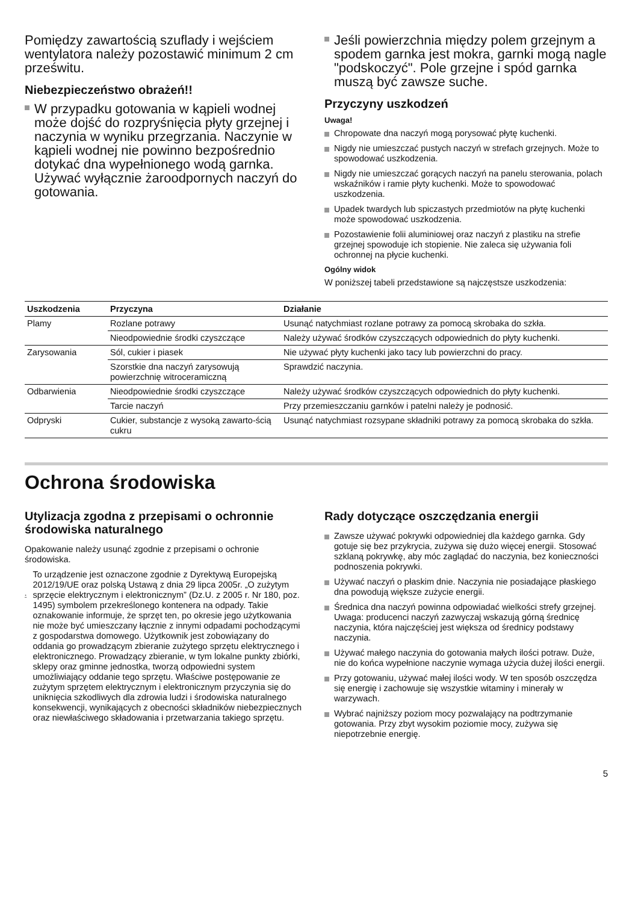Pomiędzy zawartością szuflady i wejściem wentylatora należy pozostawić minimum 2 cm prześwitu.
Niebezpieczeństwo obrażeń!!
W przypadku gotowania w kąpieli wodnej może dojść do rozpryśnięcia płyty grzejnej i naczynia w wyniku przegrzania. Naczynie w kąpieli wodnej nie powinno bezpośrednio dotykać dna wypełnionego wodą garnka. Używać wyłącznie żaroodpornych naczyń do gotowania.
Jeśli powierzchnia między polem grzejnym a spodem garnka jest mokra, garnki mogą nagle "podskoczyć". Pole grzejne i spód garnka muszą być zawsze suche.
Przyczyny uszkodzeń
Uwaga!
Chropowate dna naczyń mogą porysować płytę kuchenki.
Nigdy nie umieszczać pustych naczyń w strefach grzejnych. Może to spowodować uszkodzenia.
Nigdy nie umieszczać gorących naczyń na panelu sterowania, polach wskaźników i ramie płyty kuchenki. Może to spowodować uszkodzenia.
Upadek twardych lub spiczastych przedmiotów na płytę kuchenki może spowodować uszkodzenia.
Pozostawienie folii aluminiowej oraz naczyń z plastiku na strefie grzejnej spowoduje ich stopienie. Nie zaleca się używania foli ochronnej na płycie kuchenki.
Ogólny widok
W poniższej tabeli przedstawione są najczęstsze uszkodzenia:
| Uszkodzenia | Przyczyna | Działanie |
| --- | --- | --- |
| Plamy | Rozlane potrawy | Usunąć natychmiast rozlane potrawy za pomocą skrobaka do szkła. |
| | Nieodpowiednie środki czyszczące | Należy używać środków czyszczących odpowiednich do płyty kuchenki. |
| Zarysowania | Sól, cukier i piasek | Nie używać płyty kuchenki jako tacy lub powierzchni do pracy. |
| | Szorstkie dna naczyń zarysowują powierzchnię witroceramiczną | Sprawdzić naczynia. |
| Odbarwienia | Nieodpowiednie środki czyszczące | Należy używać środków czyszczących odpowiednich do płyty kuchenki. |
| | Tarcie naczyń | Przy przemieszczaniu garnków i patelni należy je podnosić. |
| Odpryski | Cukier, substancje z wysoką zawarto-ścią cukru | Usunąć natychmiast rozsypane składniki potrawy za pomocą skrobaka do szkła. |
Ochrona środowiska
Utylizacja zgodna z przepisami o ochronnie środowiska naturalnego
Opakowanie należy usunąć zgodnie z przepisami o ochronie środowiska.
To urządzenie jest oznaczone zgodnie z Dyrektywą Europejską 2012/19/UE oraz polską Ustawą z dnia 29 lipca 2005r. „O zużytym sprzęcie elektrycznym i elektronicznym” (Dz.U. z 2005 r. Nr 180, poz. 1495) symbolem przekreślonego kontenera na odpady. Takie oznakowanie informuje, że sprzęt ten, po okresie jego użytkowania nie może być umieszczany łącznie z innymi odpadami pochodzącymi z gospodarstwa domowego. Użytkownik jest zobowiązany do oddania go prowadzącym zbieranie zużytego sprzętu elektrycznego i elektronicznego. Prowadzący zbieranie, w tym lokalne punkty zbiórki, sklepy oraz gminne jednostka, tworzą odpowiedni system umożliwiający oddanie tego sprzętu. Właściwe postępowanie ze zużytym sprzętem elektrycznym i elektronicznym przyczynia się do uniknięcia szkodliwych dla zdrowia ludzi i środowiska naturalnego konsekwencji, wynikających z obecności składników niebezpiecznych oraz niewłaściwego składowania i przetwarzania takiego sprzętu.
Rady dotyczące oszczędzania energii
Zawsze używać pokrywki odpowiedniej dla każdego garnka. Gdy gotuje się bez przykrycia, zużywa się dużo więcej energii. Stosować szklaną pokrywkę, aby móc zaglądać do naczynia, bez konieczności podnoszenia pokrywki.
Używać naczyń o płaskim dnie. Naczynia nie posiadające płaskiego dna powodują większe zużycie energii.
Średnica dna naczyń powinna odpowiadać wielkości strefy grzejnej. Uwaga: producenci naczyń zazwyczaj wskazują górną średnicę naczynia, która najczęściej jest większa od średnicy podstawy naczynia.
Używać małego naczynia do gotowania małych ilości potraw. Duże, nie do końca wypełnione naczynie wymaga użycia dużej ilości energii.
Przy gotowaniu, używać małej ilości wody. W ten sposób oszczędza się energię i zachowuje się wszystkie witaminy i minerały w warzywach.
Wybrać najniższy poziom mocy pozwalający na podtrzymanie gotowania. Przy zbyt wysokim poziomie mocy, zużywa się niepotrzebnie energię.
5